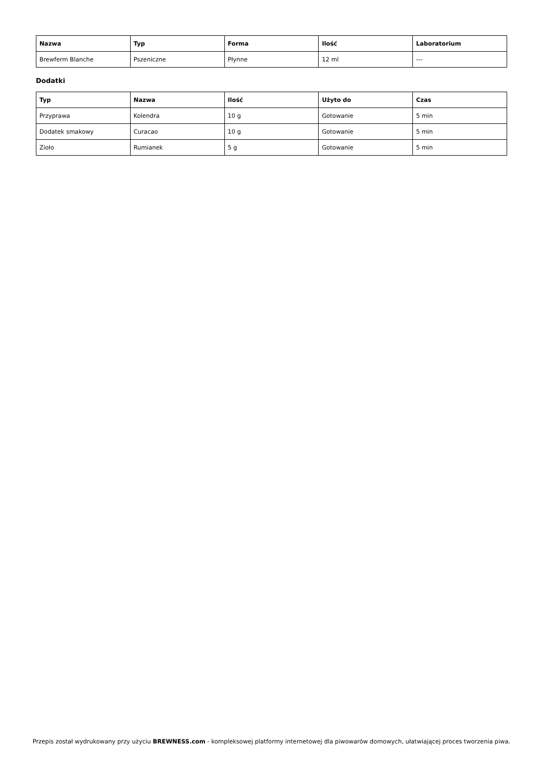| Nazwa | Typ | Forma | Ilość | Laboratorium |
| --- | --- | --- | --- | --- |
| Brewferm Blanche | Pszeniczne | Płynne | 12 ml | --- |
Dodatki
| Typ | Nazwa | Ilość | Użyto do | Czas |
| --- | --- | --- | --- | --- |
| Przyprawa | Kolendra | 10 g | Gotowanie | 5 min |
| Dodatek smakowy | Curacao | 10 g | Gotowanie | 5 min |
| Zioło | Rumianek | 5 g | Gotowanie | 5 min |
Przepis został wydrukowany przy użyciu BREWNESS.com - kompleksowej platformy internetowej dla piwowarów domowych, ułatwiającej proces tworzenia piwa.